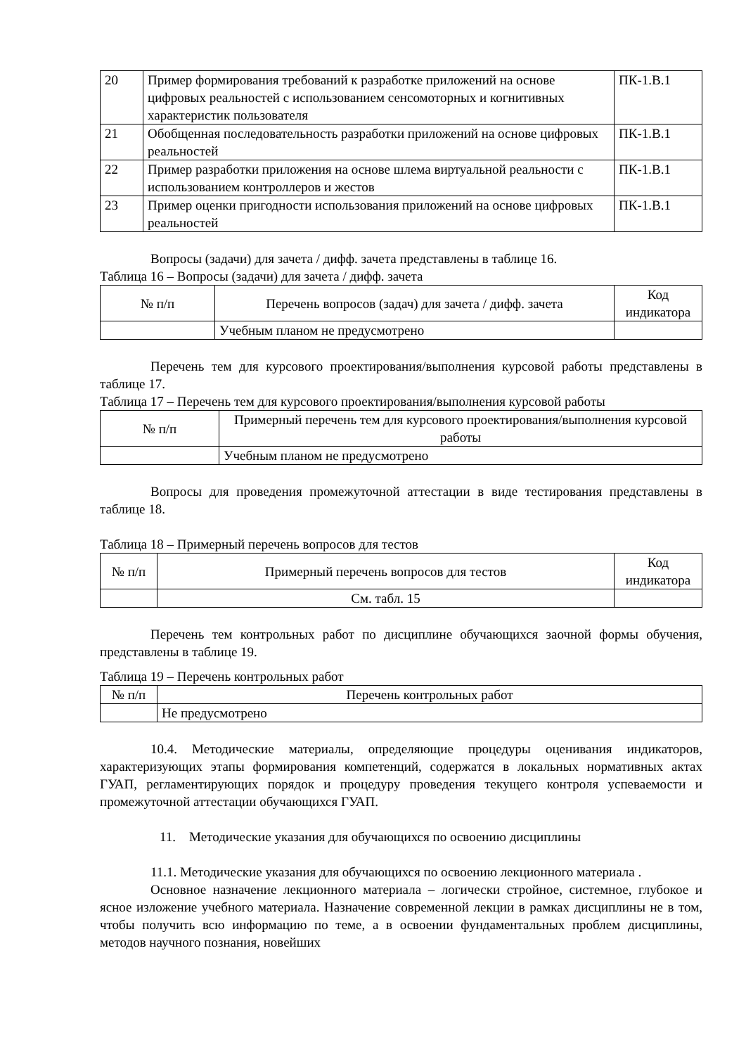| 20 | Пример формирования требований к разработке приложений на основе цифровых реальностей с использованием сенсомоторных и когнитивных характеристик пользователя | ПК-1.В.1 |
| 21 | Обобщенная последовательность разработки приложений на основе цифровых реальностей | ПК-1.В.1 |
| 22 | Пример разработки приложения на основе шлема виртуальной реальности с использованием контроллеров и жестов | ПК-1.В.1 |
| 23 | Пример оценки пригодности использования приложений на основе цифровых реальностей | ПК-1.В.1 |
Вопросы (задачи) для зачета / дифф. зачета представлены в таблице 16.
Таблица 16 – Вопросы (задачи) для зачета / дифф. зачета
| № п/п | Перечень вопросов (задач) для зачета / дифф. зачета | Код индикатора |
| --- | --- | --- |
| | Учебным планом не предусмотрено | |
Перечень тем для курсового проектирования/выполнения курсовой работы представлены в таблице 17.
Таблица 17 – Перечень тем для курсового проектирования/выполнения курсовой работы
| № п/п | Примерный перечень тем для курсового проектирования/выполнения курсовой работы |
| --- | --- |
| | Учебным планом не предусмотрено |
Вопросы для проведения промежуточной аттестации в виде тестирования представлены в таблице 18.
Таблица 18 – Примерный перечень вопросов для тестов
| № п/п | Примерный перечень вопросов для тестов | Код индикатора |
| --- | --- | --- |
| | См. табл. 15 | |
Перечень тем контрольных работ по дисциплине обучающихся заочной формы обучения, представлены в таблице 19.
Таблица 19 – Перечень контрольных работ
| № п/п | Перечень контрольных работ |
| --- | --- |
| | Не предусмотрено |
10.4. Методические материалы, определяющие процедуры оценивания индикаторов, характеризующих этапы формирования компетенций, содержатся в локальных нормативных актах ГУАП, регламентирующих порядок и процедуру проведения текущего контроля успеваемости и промежуточной аттестации обучающихся ГУАП.
11. Методические указания для обучающихся по освоению дисциплины
11.1. Методические указания для обучающихся по освоению лекционного материала .
Основное назначение лекционного материала – логически стройное, системное, глубокое и ясное изложение учебного материала. Назначение современной лекции в рамках дисциплины не в том, чтобы получить всю информацию по теме, а в освоении фундаментальных проблем дисциплины, методов научного познания, новейших